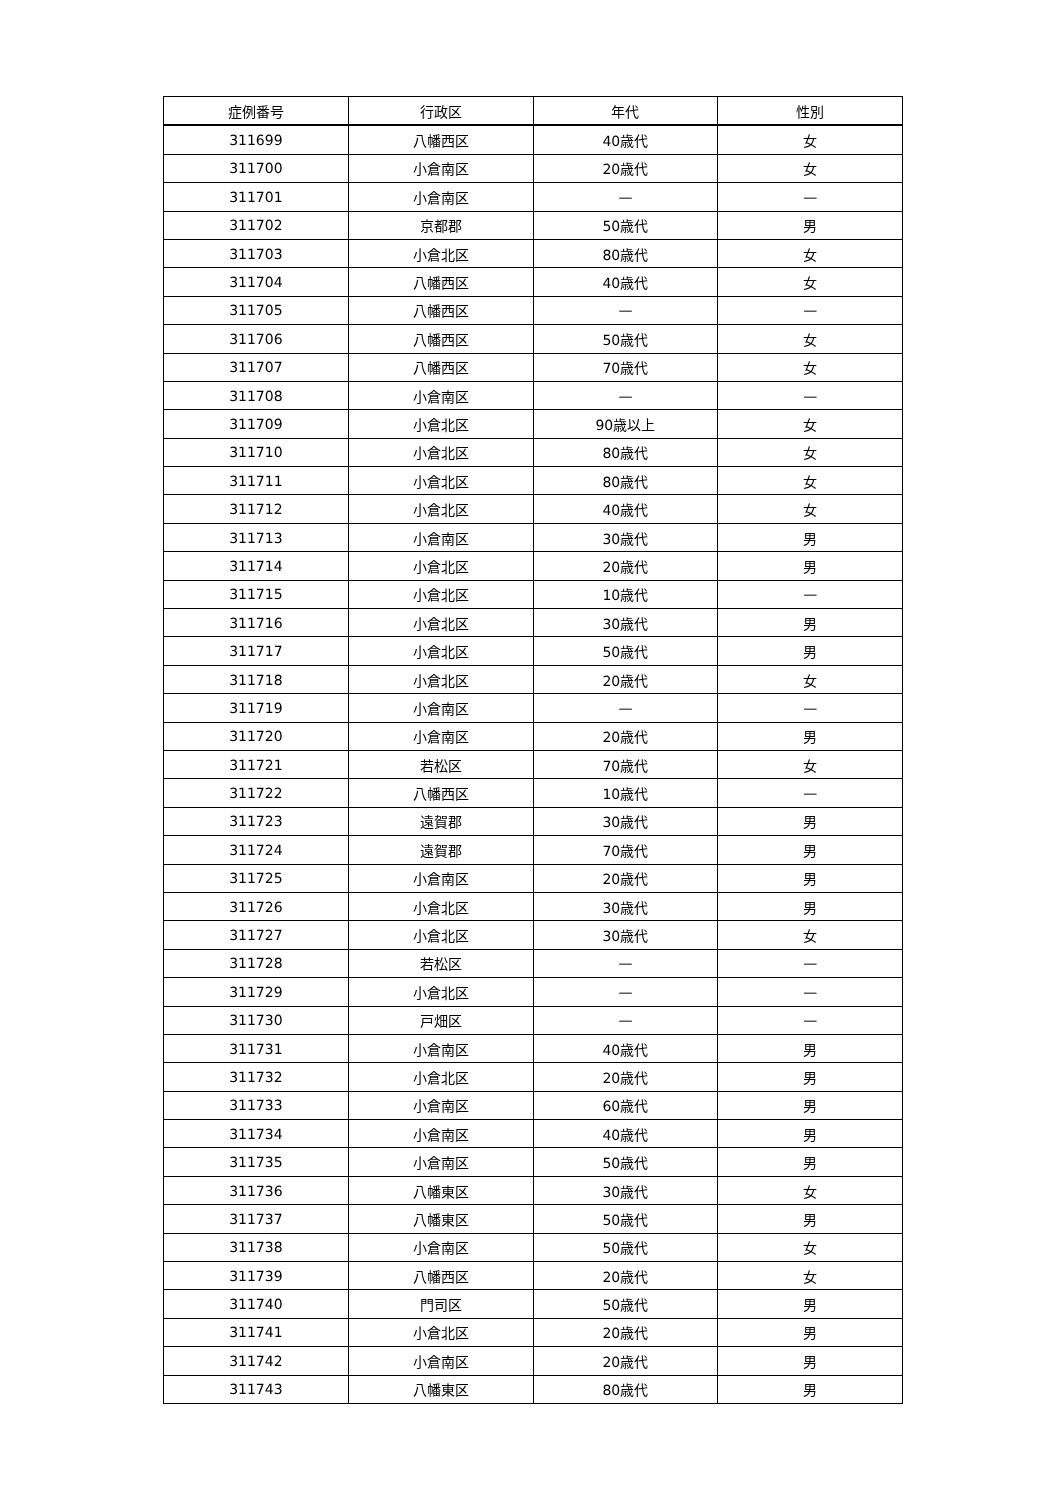| 症例番号 | 行政区 | 年代 | 性別 |
| --- | --- | --- | --- |
| 311699 | 八幡西区 | 40歳代 | 女 |
| 311700 | 小倉南区 | 20歳代 | 女 |
| 311701 | 小倉南区 | — | — |
| 311702 | 京都郡 | 50歳代 | 男 |
| 311703 | 小倉北区 | 80歳代 | 女 |
| 311704 | 八幡西区 | 40歳代 | 女 |
| 311705 | 八幡西区 | — | — |
| 311706 | 八幡西区 | 50歳代 | 女 |
| 311707 | 八幡西区 | 70歳代 | 女 |
| 311708 | 小倉南区 | — | — |
| 311709 | 小倉北区 | 90歳以上 | 女 |
| 311710 | 小倉北区 | 80歳代 | 女 |
| 311711 | 小倉北区 | 80歳代 | 女 |
| 311712 | 小倉北区 | 40歳代 | 女 |
| 311713 | 小倉南区 | 30歳代 | 男 |
| 311714 | 小倉北区 | 20歳代 | 男 |
| 311715 | 小倉北区 | 10歳代 | — |
| 311716 | 小倉北区 | 30歳代 | 男 |
| 311717 | 小倉北区 | 50歳代 | 男 |
| 311718 | 小倉北区 | 20歳代 | 女 |
| 311719 | 小倉南区 | — | — |
| 311720 | 小倉南区 | 20歳代 | 男 |
| 311721 | 若松区 | 70歳代 | 女 |
| 311722 | 八幡西区 | 10歳代 | — |
| 311723 | 遠賀郡 | 30歳代 | 男 |
| 311724 | 遠賀郡 | 70歳代 | 男 |
| 311725 | 小倉南区 | 20歳代 | 男 |
| 311726 | 小倉北区 | 30歳代 | 男 |
| 311727 | 小倉北区 | 30歳代 | 女 |
| 311728 | 若松区 | — | — |
| 311729 | 小倉北区 | — | — |
| 311730 | 戸畑区 | — | — |
| 311731 | 小倉南区 | 40歳代 | 男 |
| 311732 | 小倉北区 | 20歳代 | 男 |
| 311733 | 小倉南区 | 60歳代 | 男 |
| 311734 | 小倉南区 | 40歳代 | 男 |
| 311735 | 小倉南区 | 50歳代 | 男 |
| 311736 | 八幡東区 | 30歳代 | 女 |
| 311737 | 八幡東区 | 50歳代 | 男 |
| 311738 | 小倉南区 | 50歳代 | 女 |
| 311739 | 八幡西区 | 20歳代 | 女 |
| 311740 | 門司区 | 50歳代 | 男 |
| 311741 | 小倉北区 | 20歳代 | 男 |
| 311742 | 小倉南区 | 20歳代 | 男 |
| 311743 | 八幡東区 | 80歳代 | 男 |